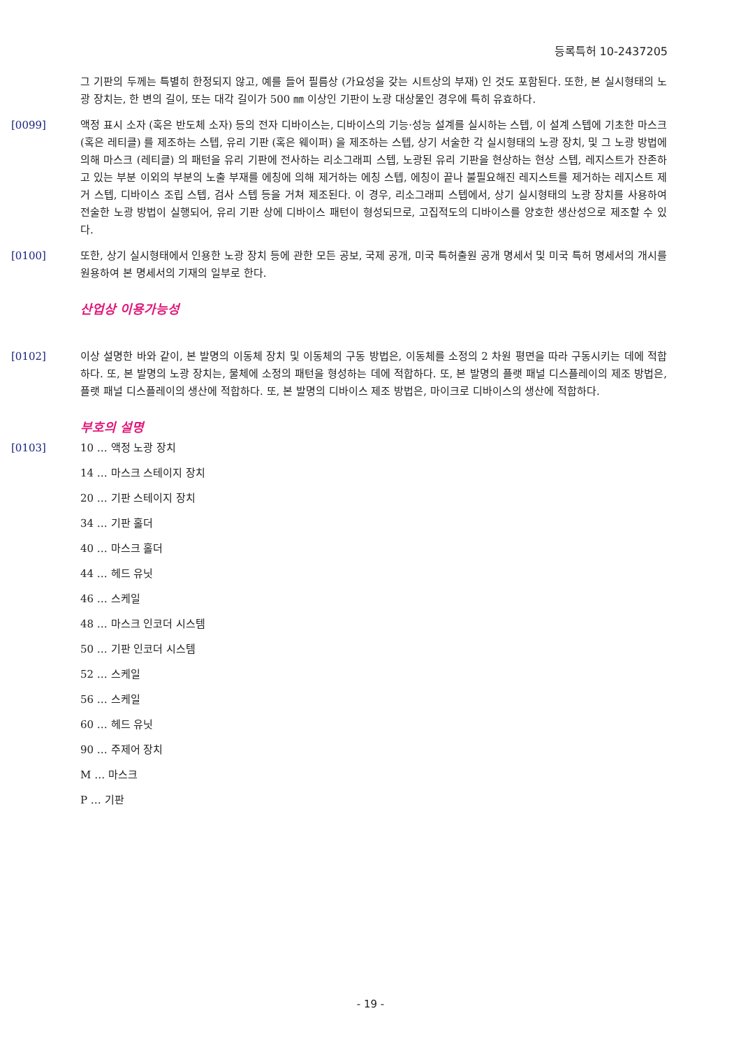등록특허 10-2437205
그 기판의 두께는 특별히 한정되지 않고, 예를 들어 필름상 (가요성을 갖는 시트상의 부재) 인 것도 포함된다. 또한, 본 실시형태의 노광 장치는, 한 변의 길이, 또는 대각 길이가 500 ㎜ 이상인 기판이 노광 대상물인 경우에 특히 유효하다.
[0099] 액정 표시 소자 (혹은 반도체 소자) 등의 전자 디바이스는, 디바이스의 기능·성능 설계를 실시하는 스텝, 이 설계 스텝에 기초한 마스크 (혹은 레티클) 를 제조하는 스텝, 유리 기판 (혹은 웨이퍼) 을 제조하는 스텝, 상기 서술한 각 실시형태의 노광 장치, 및 그 노광 방법에 의해 마스크 (레티클) 의 패턴을 유리 기판에 전사하는 리소그래피 스텝, 노광된 유리 기판을 현상하는 현상 스텝, 레지스트가 잔존하고 있는 부분 이외의 부분의 노출 부재를 에칭에 의해 제거하는 에칭 스텝, 에칭이 끝나 불필요해진 레지스트를 제거하는 레지스트 제거 스텝, 디바이스 조립 스텝, 검사 스텝 등을 거쳐 제조된다. 이 경우, 리소그래피 스텝에서, 상기 실시형태의 노광 장치를 사용하여 전술한 노광 방법이 실행되어, 유리 기판 상에 디바이스 패턴이 형성되므로, 고집적도의 디바이스를 양호한 생산성으로 제조할 수 있다.
[0100] 또한, 상기 실시형태에서 인용한 노광 장치 등에 관한 모든 공보, 국제 공개, 미국 특허출원 공개 명세서 및 미국 특허 명세서의 개시를 원용하여 본 명세서의 기재의 일부로 한다.
산업상 이용가능성
[0102] 이상 설명한 바와 같이, 본 발명의 이동체 장치 및 이동체의 구동 방법은, 이동체를 소정의 2 차원 평면을 따라 구동시키는 데에 적합하다. 또, 본 발명의 노광 장치는, 물체에 소정의 패턴을 형성하는 데에 적합하다. 또, 본 발명의 플랫 패널 디스플레이의 제조 방법은, 플랫 패널 디스플레이의 생산에 적합하다. 또, 본 발명의 디바이스 제조 방법은, 마이크로 디바이스의 생산에 적합하다.
부호의 설명
[0103] 10 … 액정 노광 장치
14 … 마스크 스테이지 장치
20 … 기판 스테이지 장치
34 … 기판 홀더
40 … 마스크 홀더
44 … 헤드 유닛
46 … 스케일
48 … 마스크 인코더 시스템
50 … 기판 인코더 시스템
52 … 스케일
56 … 스케일
60 … 헤드 유닛
90 … 주제어 장치
M … 마스크
P … 기판
- 19 -